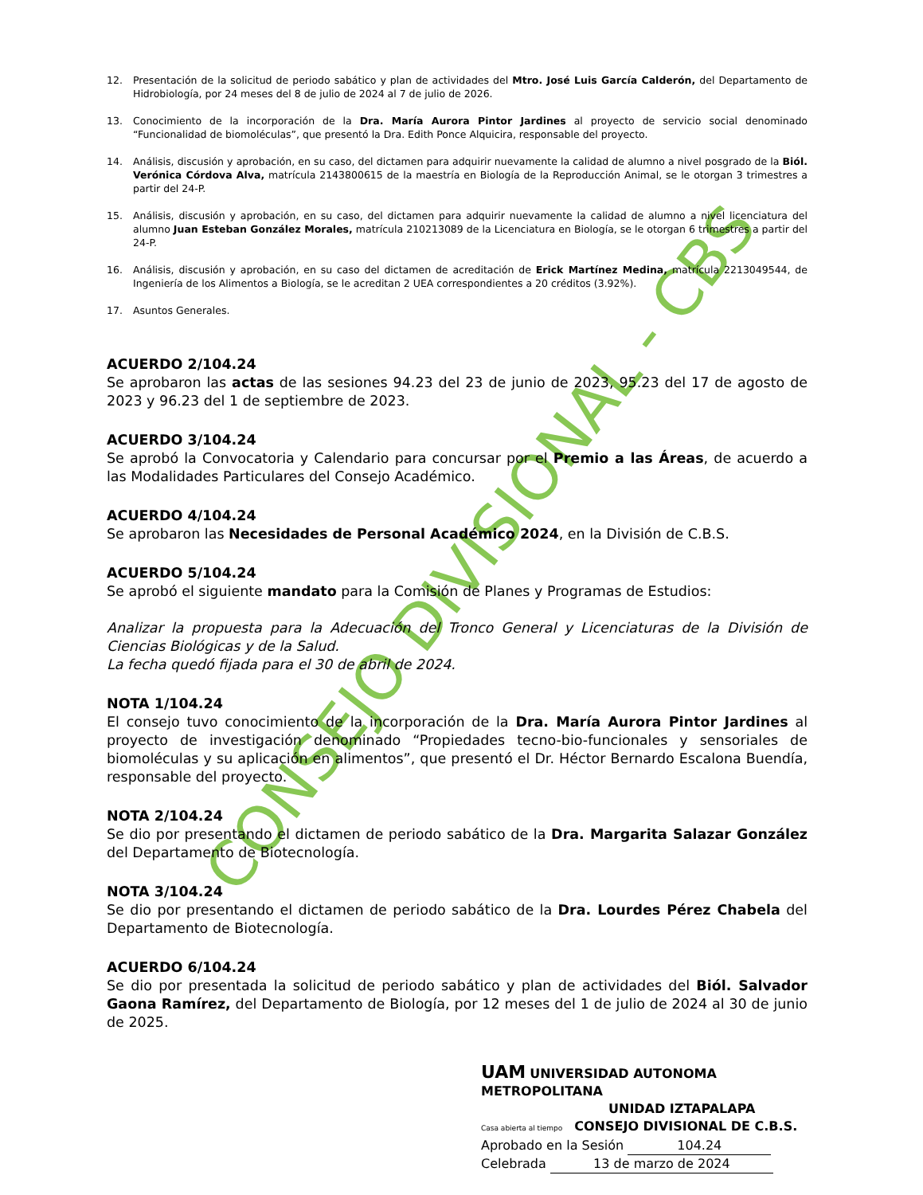CONSEJO DIVISIONAL - CBS
12. Presentación de la solicitud de periodo sabático y plan de actividades del Mtro. José Luis García Calderón, del Departamento de Hidrobiología, por 24 meses del 8 de julio de 2024 al 7 de julio de 2026.
13. Conocimiento de la incorporación de la Dra. María Aurora Pintor Jardines al proyecto de servicio social denominado “Funcionalidad de biomoléculas”, que presentó la Dra. Edith Ponce Alquicira, responsable del proyecto.
14. Análisis, discusión y aprobación, en su caso, del dictamen para adquirir nuevamente la calidad de alumno a nivel posgrado de la Biól. Verónica Córdova Alva, matrícula 2143800615 de la maestría en Biología de la Reproducción Animal, se le otorgan 3 trimestres a partir del 24-P.
15. Análisis, discusión y aprobación, en su caso, del dictamen para adquirir nuevamente la calidad de alumno a nivel licenciatura del alumno Juan Esteban González Morales, matrícula 210213089 de la Licenciatura en Biología, se le otorgan 6 trimestres a partir del 24-P.
16. Análisis, discusión y aprobación, en su caso del dictamen de acreditación de Erick Martínez Medina, matrícula 2213049544, de Ingeniería de los Alimentos a Biología, se le acreditan 2 UEA correspondientes a 20 créditos (3.92%).
17. Asuntos Generales.
ACUERDO 2/104.24
Se aprobaron las actas de las sesiones 94.23 del 23 de junio de 2023, 95.23 del 17 de agosto de 2023 y 96.23 del 1 de septiembre de 2023.
ACUERDO 3/104.24
Se aprobó la Convocatoria y Calendario para concursar por el Premio a las Áreas, de acuerdo a las Modalidades Particulares del Consejo Académico.
ACUERDO 4/104.24
Se aprobaron las Necesidades de Personal Académico 2024, en la División de C.B.S.
ACUERDO 5/104.24
Se aprobó el siguiente mandato para la Comisión de Planes y Programas de Estudios:
Analizar la propuesta para la Adecuación del Tronco General y Licenciaturas de la División de Ciencias Biológicas y de la Salud.
La fecha quedó fijada para el 30 de abril de 2024.
NOTA 1/104.24
El consejo tuvo conocimiento de la incorporación de la Dra. María Aurora Pintor Jardines al proyecto de investigación denominado “Propiedades tecno-bio-funcionales y sensoriales de biomoléculas y su aplicación en alimentos”, que presentó el Dr. Héctor Bernardo Escalona Buendía, responsable del proyecto.
NOTA 2/104.24
Se dio por presentando el dictamen de periodo sabático de la Dra. Margarita Salazar González del Departamento de Biotecnología.
NOTA 3/104.24
Se dio por presentando el dictamen de periodo sabático de la Dra. Lourdes Pérez Chabela del Departamento de Biotecnología.
ACUERDO 6/104.24
Se dio por presentada la solicitud de periodo sabático y plan de actividades del Biól. Salvador Gaona Ramírez, del Departamento de Biología, por 12 meses del 1 de julio de 2024 al 30 de junio de 2025.
UAM UNIVERSIDAD AUTONOMA METROPOLITANA
UNIDAD IZTAPALAPA
Casa abierta al tiempo CONSEJO DIVISIONAL DE C.B.S.
Aprobado en la Sesión 104.24
Celebrada 13 de marzo de 2024